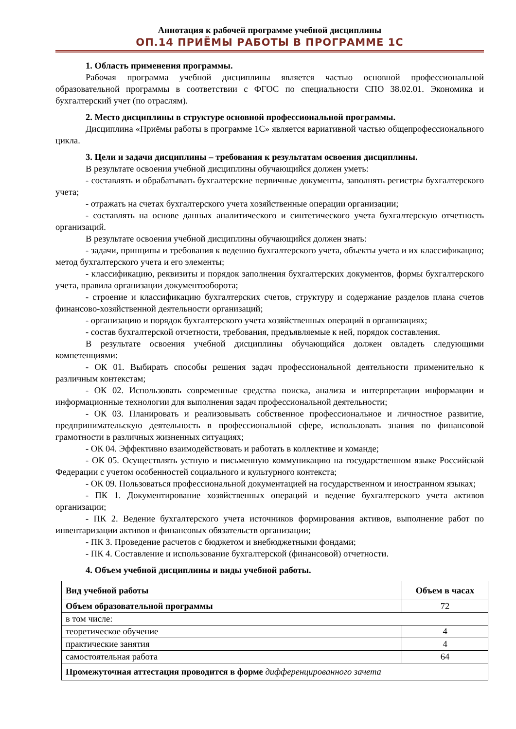Аннотация к рабочей программе учебной дисциплины
ОП.14 ПРИЁМЫ РАБОТЫ В ПРОГРАММЕ 1С
1. Область применения программы.
Рабочая программа учебной дисциплины является частью основной профессиональной образовательной программы в соответствии с ФГОС по специальности СПО 38.02.01. Экономика и бухгалтерский учет (по отраслям).
2. Место дисциплины в структуре основной профессиональной программы.
Дисциплина «Приёмы работы в программе 1С» является вариативной частью общепрофессионального цикла.
3. Цели и задачи дисциплины – требования к результатам освоения дисциплины.
В результате освоения учебной дисциплины обучающийся должен уметь:
- составлять и обрабатывать бухгалтерские первичные документы, заполнять регистры бухгалтерского учета;
- отражать на счетах бухгалтерского учета хозяйственные операции организации;
- составлять на основе данных аналитического и синтетического учета бухгалтерскую отчетность организаций.
В результате освоения учебной дисциплины обучающийся должен знать:
- задачи, принципы и требования к ведению бухгалтерского учета, объекты учета и их классификацию; метод бухгалтерского учета и его элементы;
- классификацию, реквизиты и порядок заполнения бухгалтерских документов, формы бухгалтерского учета, правила организации документооборота;
- строение и классификацию бухгалтерских счетов, структуру и содержание разделов плана счетов финансово-хозяйственной деятельности организаций;
- организацию и порядок бухгалтерского учета хозяйственных операций в организациях;
- состав бухгалтерской отчетности, требования, предъявляемые к ней, порядок составления.
В результате освоения учебной дисциплины обучающийся должен овладеть следующими компетенциями:
- ОК 01. Выбирать способы решения задач профессиональной деятельности применительно к различным контекстам;
- ОК 02. Использовать современные средства поиска, анализа и интерпретации информации и информационные технологии для выполнения задач профессиональной деятельности;
- ОК 03. Планировать и реализовывать собственное профессиональное и личностное развитие, предпринимательскую деятельность в профессиональной сфере, использовать знания по финансовой грамотности в различных жизненных ситуациях;
- ОК 04. Эффективно взаимодействовать и работать в коллективе и команде;
- ОК 05. Осуществлять устную и письменную коммуникацию на государственном языке Российской Федерации с учетом особенностей социального и культурного контекста;
- ОК 09. Пользоваться профессиональной документацией на государственном и иностранном языках;
- ПК 1. Документирование хозяйственных операций и ведение бухгалтерского учета активов организации;
- ПК 2. Ведение бухгалтерского учета источников формирования активов, выполнение работ по инвентаризации активов и финансовых обязательств организации;
- ПК 3. Проведение расчетов с бюджетом и внебюджетными фондами;
- ПК 4. Составление и использование бухгалтерской (финансовой) отчетности.
4. Объем учебной дисциплины и виды учебной работы.
| Вид учебной работы | Объем в часах |
| --- | --- |
| Объем образовательной программы | 72 |
| в том числе: | |
| теоретическое обучение | 4 |
| практические занятия | 4 |
| самостоятельная работа | 64 |
| Промежуточная аттестация проводится в форме дифференцированного зачета | |